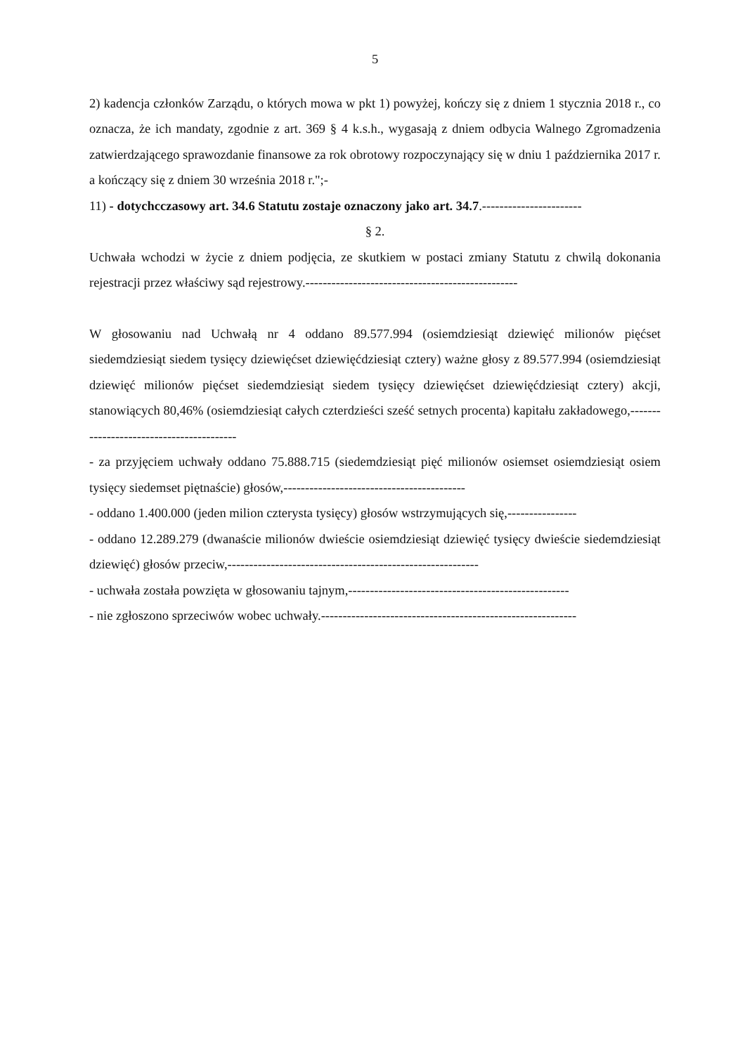5
2) kadencja członków Zarządu, o których mowa w pkt 1) powyżej, kończy się z dniem 1 stycznia 2018 r., co oznacza, że ich mandaty, zgodnie z art. 369 § 4 k.s.h., wygasają z dniem odbycia Walnego Zgromadzenia zatwierdzającego sprawozdanie finansowe za rok obrotowy rozpoczynający się w dniu 1 października 2017 r. a kończący się z dniem 30 września 2018 r.";-
11) - dotychcczasowy art. 34.6 Statutu zostaje oznaczony jako art. 34.7.-----------------------
§ 2.
Uchwała wchodzi w życie z dniem podjęcia, ze skutkiem w postaci zmiany Statutu z chwilą dokonania rejestracji przez właściwy sąd rejestrowy.-------------------------------------------------
W głosowaniu nad Uchwałą nr 4 oddano 89.577.994 (osiemdziesiąt dziewięć milionów pięćset siedemdziesiąt siedem tysięcy dziewięćset dziewięćdziesiąt cztery) ważne głosy z 89.577.994 (osiemdziesiąt dziewięć milionów pięćset siedemdziesiąt siedem tysięcy dziewięćset dziewięćdziesiąt cztery) akcji, stanowiących 80,46% (osiemdziesiąt całych czterdzieści sześć setnych procenta) kapitału zakładowego,-----------------------------------------
- za przyjęciem uchwały oddano 75.888.715 (siedemdziesiąt pięć milionów osiemset osiemdziesiąt osiem tysięcy siedemset piętnaście) głosów,------------------------------------------
- oddano 1.400.000 (jeden milion czterysta tysięcy) głosów wstrzymujących się,----------------
- oddano 12.289.279 (dwanaście milionów dwieście osiemdziesiąt dziewięć tysięcy dwieście siedemdziesiąt dziewięć) głosów przeciw,----------------------------------------------------------
- uchwała została powzięta w głosowaniu tajnym,---------------------------------------------------
- nie zgłoszono sprzeciwów wobec uchwały.-----------------------------------------------------------